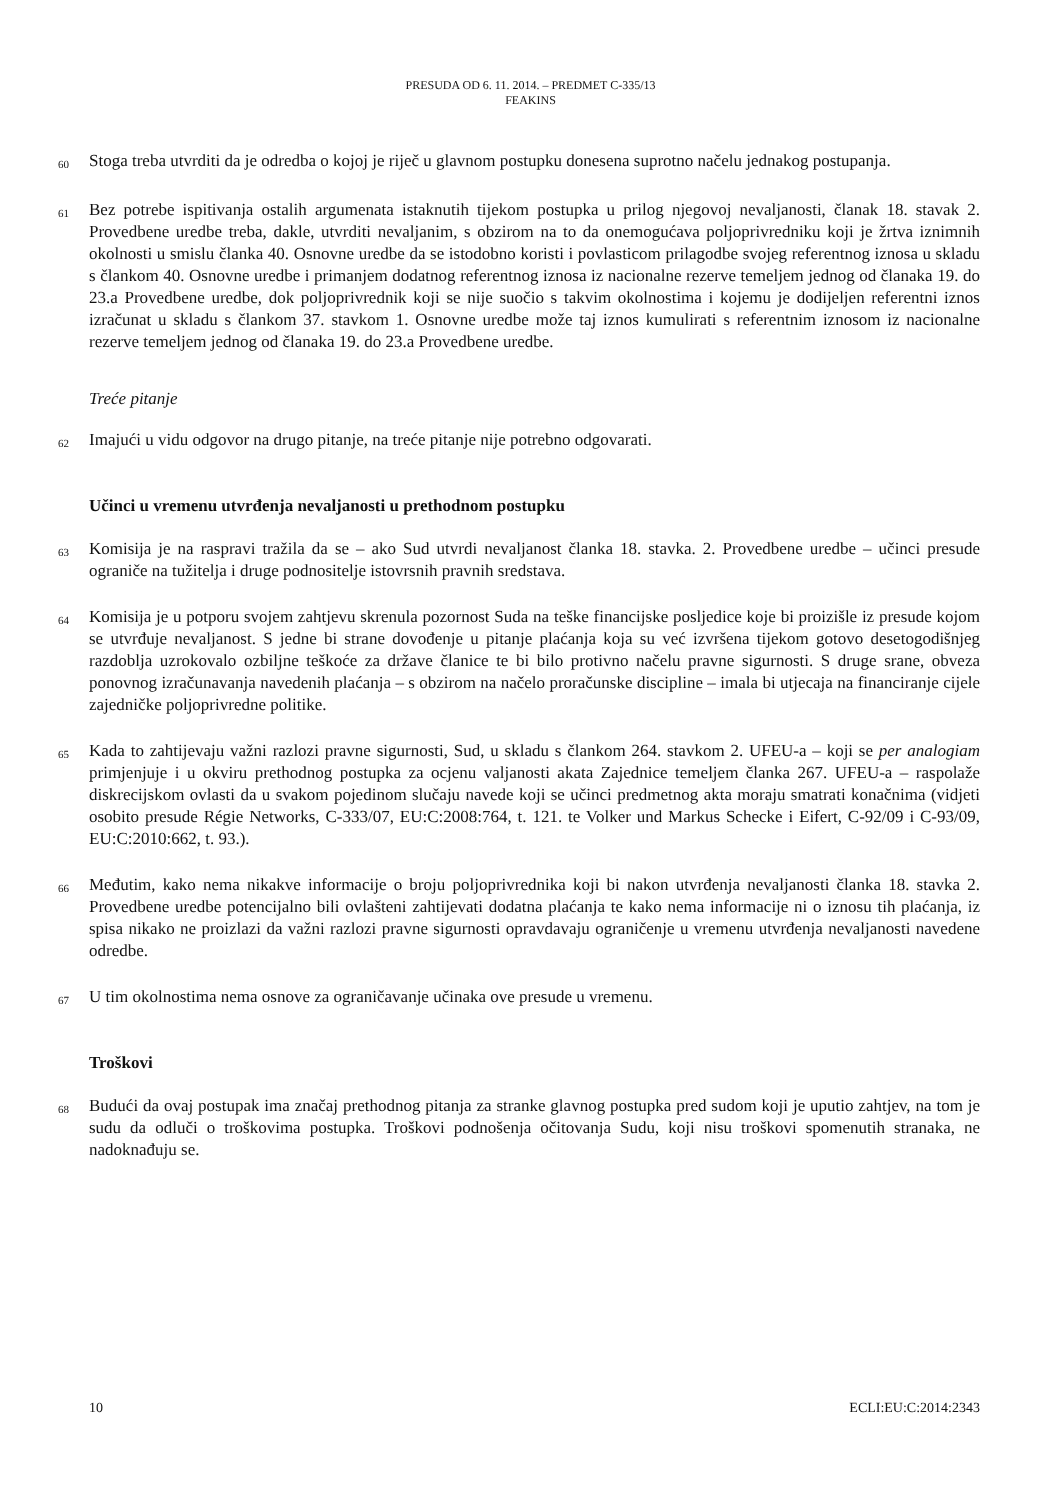PRESUDA OD 6. 11. 2014. – PREDMET C-335/13
FEAKINS
60 Stoga treba utvrditi da je odredba o kojoj je riječ u glavnom postupku donesena suprotno načelu jednakog postupanja.
61 Bez potrebe ispitivanja ostalih argumenata istaknutih tijekom postupka u prilog njegovoj nevaljanosti, članak 18. stavak 2. Provedbene uredbe treba, dakle, utvrditi nevaljanim, s obzirom na to da onemogućava poljoprivredniku koji je žrtva iznimnih okolnosti u smislu članka 40. Osnovne uredbe da se istodobno koristi i povlasticom prilagodbe svojeg referentnog iznosa u skladu s člankom 40. Osnovne uredbe i primanjem dodatnog referentnog iznosa iz nacionalne rezerve temeljem jednog od članaka 19. do 23.a Provedbene uredbe, dok poljoprivrednik koji se nije suočio s takvim okolnostima i kojemu je dodijeljen referentni iznos izračunat u skladu s člankom 37. stavkom 1. Osnovne uredbe može taj iznos kumulirati s referentnim iznosom iz nacionalne rezerve temeljem jednog od članaka 19. do 23.a Provedbene uredbe.
Treće pitanje
62 Imajući u vidu odgovor na drugo pitanje, na treće pitanje nije potrebno odgovarati.
Učinci u vremenu utvrđenja nevaljanosti u prethodnom postupku
63 Komisija je na raspravi tražila da se – ako Sud utvrdi nevaljanost članka 18. stavka. 2. Provedbene uredbe – učinci presude ograniče na tužitelja i druge podnositelje istovrsnih pravnih sredstava.
64 Komisija je u potporu svojem zahtjevu skrenula pozornost Suda na teške financijske posljedice koje bi proizišle iz presude kojom se utvrđuje nevaljanost. S jedne bi strane dovođenje u pitanje plaćanja koja su već izvršena tijekom gotovo desetogodišnjeg razdoblja uzrokovalo ozbiljne teškoće za države članice te bi bilo protivno načelu pravne sigurnosti. S druge srane, obveza ponovnog izračunavanja navedenih plaćanja – s obzirom na načelo proračunske discipline – imala bi utjecaja na financiranje cijele zajedničke poljoprivredne politike.
65 Kada to zahtijevaju važni razlozi pravne sigurnosti, Sud, u skladu s člankom 264. stavkom 2. UFEU-a – koji se per analogiam primjenjuje i u okviru prethodnog postupka za ocjenu valjanosti akata Zajednice temeljem članka 267. UFEU-a – raspolaže diskrecijskom ovlasti da u svakom pojedinom slučaju navede koji se učinci predmetnog akta moraju smatrati konačnima (vidjeti osobito presude Régie Networks, C-333/07, EU:C:2008:764, t. 121. te Volker und Markus Schecke i Eifert, C-92/09 i C-93/09, EU:C:2010:662, t. 93.).
66 Međutim, kako nema nikakve informacije o broju poljoprivrednika koji bi nakon utvrđenja nevaljanosti članka 18. stavka 2. Provedbene uredbe potencijalno bili ovlašteni zahtijevati dodatna plaćanja te kako nema informacije ni o iznosu tih plaćanja, iz spisa nikako ne proizlazi da važni razlozi pravne sigurnosti opravdavaju ograničenje u vremenu utvrđenja nevaljanosti navedene odredbe.
67 U tim okolnostima nema osnove za ograničavanje učinaka ove presude u vremenu.
Troškovi
68 Budući da ovaj postupak ima značaj prethodnog pitanja za stranke glavnog postupka pred sudom koji je uputio zahtjev, na tom je sudu da odluči o troškovima postupka. Troškovi podnošenja očitovanja Sudu, koji nisu troškovi spomenutih stranaka, ne nadoknađuju se.
10 ECLI:EU:C:2014:2343